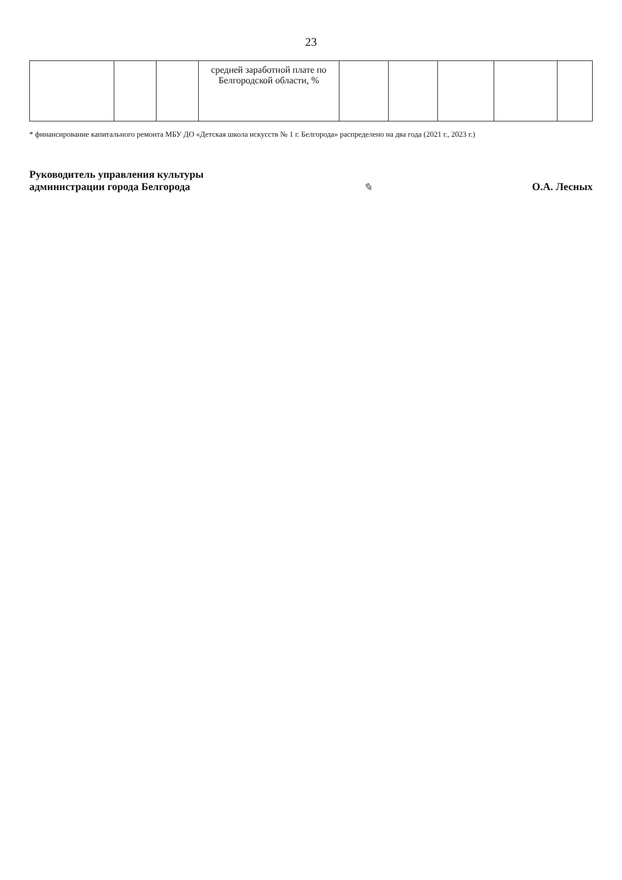23
| | | | средней заработной плате по Белгородской области, % | | | | | |
* финансирование капитального ремонта МБУ ДО «Детская школа искусств № 1 г. Белгорода» распределено на два года (2021 г., 2023 г.)
Руководитель управления культуры
администрации города Белгорода
✎
О.А. Лесных